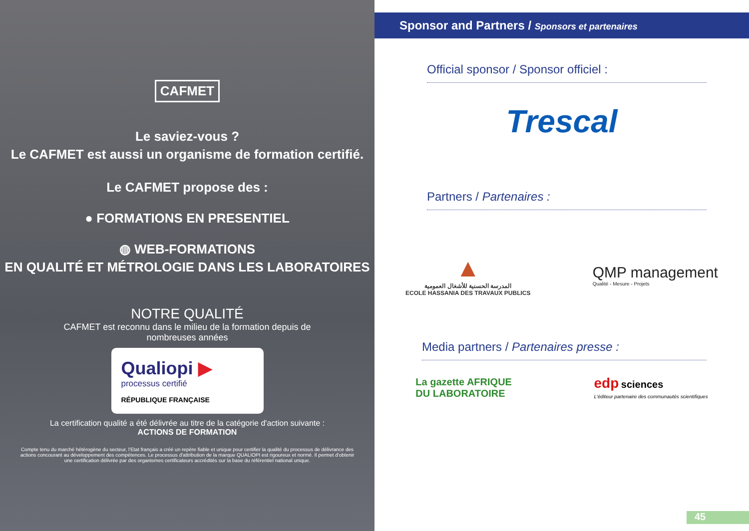CAFMET
Le saviez-vous ?
Le CAFMET est aussi un organisme de formation certifié.
Le CAFMET propose des :
● FORMATIONS EN PRESENTIEL
◍ WEB-FORMATIONS
EN QUALITÉ ET MÉTROLOGIE DANS LES LABORATOIRES
NOTRE QUALITÉ
CAFMET est reconnu dans le milieu de la formation depuis de nombreuses années
Qualiopi ▶
processus certifié
RÉPUBLIQUE FRANÇAISE
La certification qualité a été délivrée au titre de la catégorie d'action suivante :
ACTIONS DE FORMATION
Compte tenu du marché hétérogène du secteur, l'Etat français a créé un repère fiable et unique pour certifier la qualité du processus de délivrance des actions concourant au développement des compétences. Le processus d'attribution de la marque QUALIOPI est rigoureux et normé. Il permet d'obtenir une certification délivrée par des organismes certificateurs accrédités sur la base du référentiel national unique.
Sponsor and Partners / Sponsors et partenaires
Official sponsor / Sponsor officiel :
Trescal
Partners / Partenaires :
▲
المدرسة الحسنية للأشغال العمومية
ECOLE HASSANIA DES TRAVAUX PUBLICS
QMP management
Qualité - Mesure - Projets
Media partners / Partenaires presse :
La gazette AFRIQUE
DU LABORATOIRE
edp sciences
L'éditeur partenaire des communautés scientifiques
45